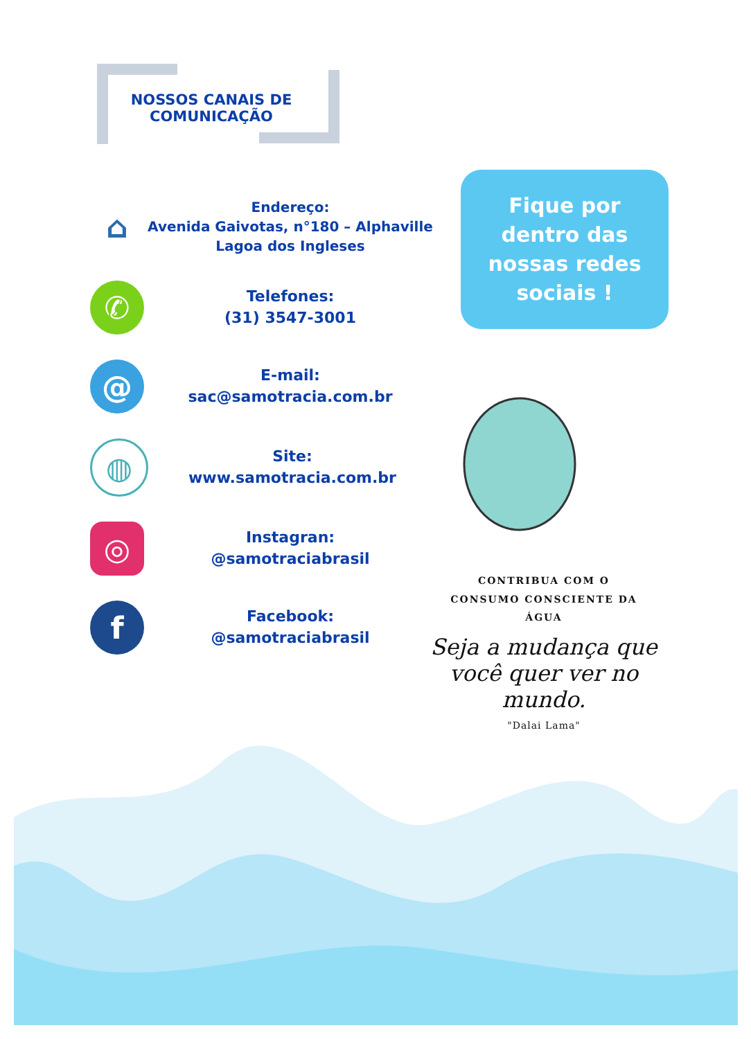NOSSOS CANAIS DE COMUNICAÇÃO
⌂
Endereço:
Avenida Gaivotas, n°180 – Alphaville
Lagoa dos Ingleses
✆
Telefones:
(31) 3547-3001
@
E-mail:
sac@samotracia.com.br
◍
Site:
www.samotracia.com.br
◎
Instagran:
@samotraciabrasil
f
Facebook:
@samotraciabrasil
Fique por
dentro das
nossas redes
sociais !
CONTRIBUA COM O
CONSUMO CONSCIENTE DA
ÁGUA
Seja a mudança que você quer ver no mundo.
"Dalai Lama"